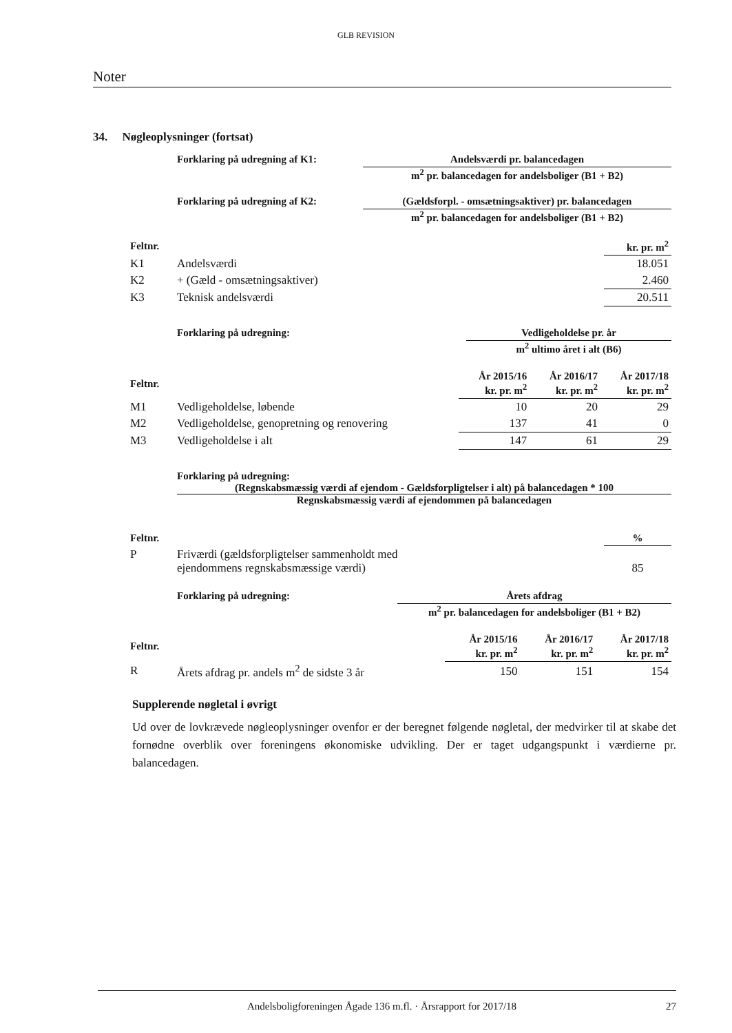GLB REVISION
Noter
34. Nøgleoplysninger (fortsat)
Forklaring på udregning af K1: Andelsværdi pr. balancedagen
m<sup>2</sup> pr. balancedagen for andelsboliger (B1 + B2)
Forklaring på udregning af K2: (Gældsforpl. - omsætningsaktiver) pr. balancedagen
m<sup>2</sup> pr. balancedagen for andelsboliger (B1 + B2)
| Feltnr. | | kr. pr. m<sup>2</sup> |
| --- | --- | --- |
| K1 | Andelsværdi | 18.051 |
| K2 | + (Gæld - omsætningsaktiver) | 2.460 |
| K3 | Teknisk andelsværdi | 20.511 |
Forklaring på udregning: Vedligeholdelse pr. år
m<sup>2</sup> ultimo året i alt (B6)
| Feltnr. | | År 2015/16 kr. pr. m<sup>2</sup> | År 2016/17 kr. pr. m<sup>2</sup> | År 2017/18 kr. pr. m<sup>2</sup> |
| --- | --- | --- | --- | --- |
| M1 | Vedligeholdelse, løbende | 10 | 20 | 29 |
| M2 | Vedligeholdelse, genopretning og renovering | 137 | 41 | 0 |
| M3 | Vedligeholdelse i alt | 147 | 61 | 29 |
Forklaring på udregning:
(Regnskabsmæssig værdi af ejendom - Gældsforpligtelser i alt) på balancedagen * 100
Regnskabsmæssig værdi af ejendommen på balancedagen
| Feltnr. | | % |
| --- | --- | --- |
| P | Friværdi (gældsforpligtelser sammenholdt med ejendommens regnskabsmæssige værdi) | 85 |
Forklaring på udregning: Årets afdrag
m<sup>2</sup> pr. balancedagen for andelsboliger (B1 + B2)
| Feltnr. | | År 2015/16 kr. pr. m<sup>2</sup> | År 2016/17 kr. pr. m<sup>2</sup> | År 2017/18 kr. pr. m<sup>2</sup> |
| --- | --- | --- | --- | --- |
| R | Årets afdrag pr. andels m<sup>2</sup> de sidste 3 år | 150 | 151 | 154 |
Supplerende nøgletal i øvrigt
Ud over de lovkrævede nøgleoplysninger ovenfor er der beregnet følgende nøgletal, der medvirker til at skabe det fornødne overblik over foreningens økonomiske udvikling. Der er taget udgangspunkt i værdierne pr. balancedagen.
Andelsboligforeningen Ågade 136 m.fl. · Årsrapport for 2017/18 27